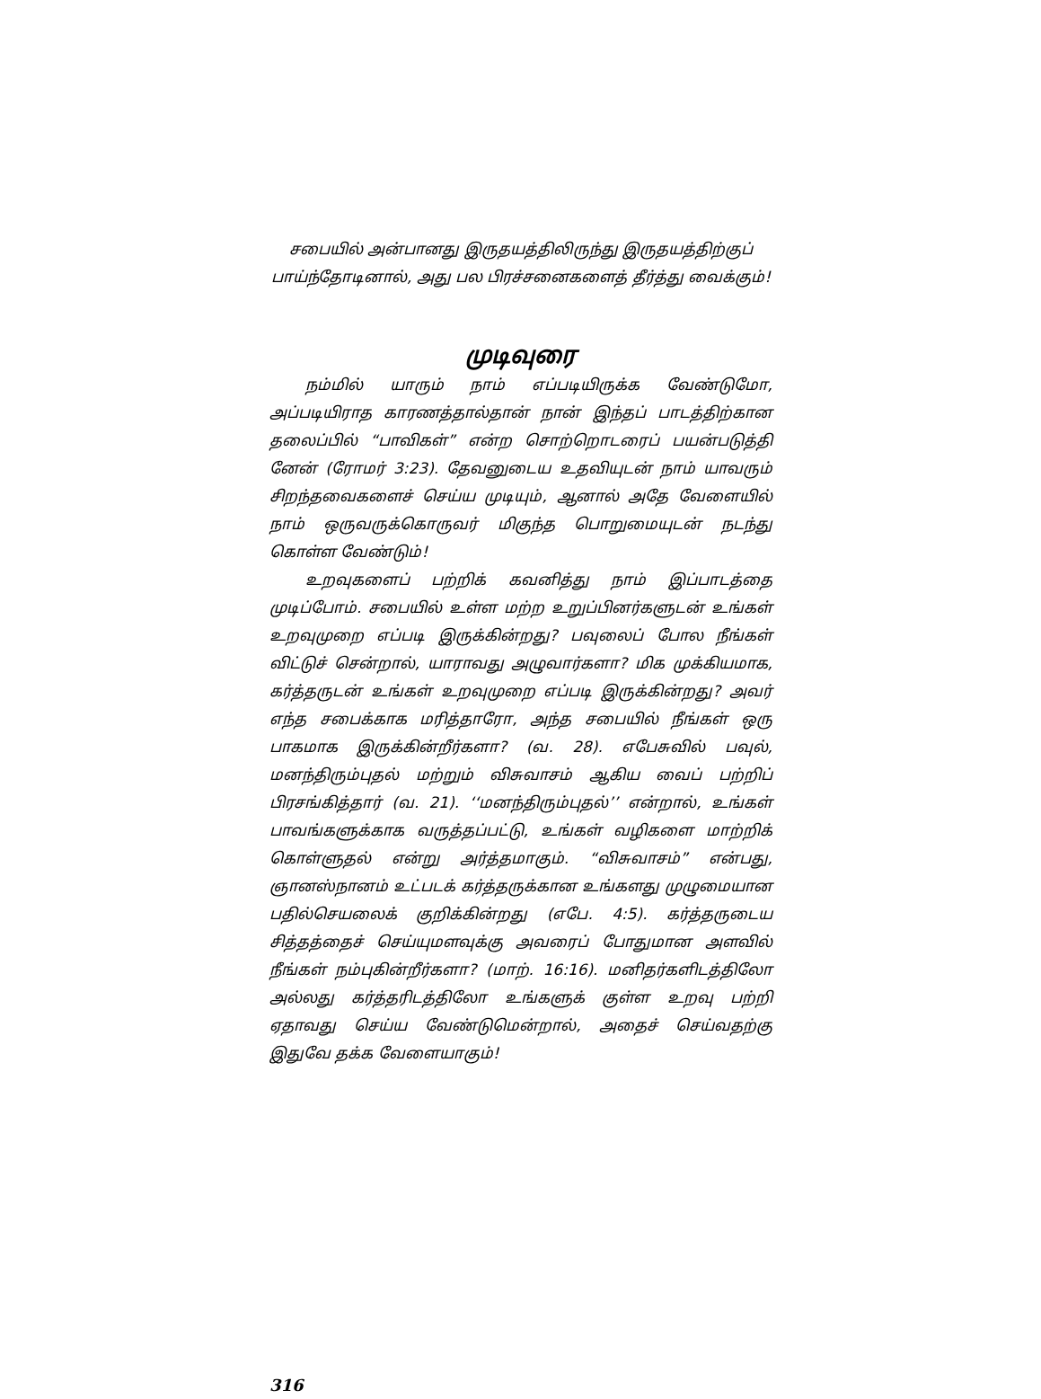சபையில் அன்பானது இருதயத்திலிருந்து இருதயத்திற்குப் பாய்ந்தோடினால், அது பல பிரச்சனைகளைத் தீர்த்து வைக்கும்!
முடிவுரை
நம்மில் யாரும் நாம் எப்படியிருக்க வேண்டுமோ, அப்படியிராத காரணத்தால்தான் நான் இந்தப் பாடத்திற்கான தலைப்பில் “பாவிகள்” என்ற சொற்றொடரைப் பயன்படுத்தி னேன் (ரோமர் 3:23). தேவனுடைய உதவியுடன் நாம் யாவரும் சிறந்தவைகளைச் செய்ய முடியும், ஆனால் அதே வேளையில் நாம் ஒருவருக்கொருவர் மிகுந்த பொறுமையுடன் நடந்து கொள்ள வேண்டும்!
உறவுகளைப் பற்றிக் கவனித்து நாம் இப்பாடத்தை முடிப்போம். சபையில் உள்ள மற்ற உறுப்பினர்களுடன் உங்கள் உறவுமுறை எப்படி இருக்கின்றது? பவுலைப் போல நீங்கள் விட்டுச் சென்றால், யாராவது அழுவார்களா? மிக முக்கியமாக, கர்த்தருடன் உங்கள் உறவுமுறை எப்படி இருக்கின்றது? அவர் எந்த சபைக்காக மரித்தாரோ, அந்த சபையில் நீங்கள் ஒரு பாகமாக இருக்கின்றீர்களா? (வ. 28). எபேசுவில் பவுல், மனந்திரும்புதல் மற்றும் விசுவாசம் ஆகிய வைப் பற்றிப் பிரசங்கித்தார் (வ. 21). ‘‘மனந்திரும்புதல்’’ என்றால், உங்கள் பாவங்களுக்காக வருத்தப்பட்டு, உங்கள் வழிகளை மாற்றிக் கொள்ளுதல் என்று அர்த்தமாகும். “விசுவாசம்” என்பது, ஞானஸ்நானம் உட்படக் கர்த்தருக்கான உங்களது முழுமையான பதில்செயலைக் குறிக்கின்றது (எபே. 4:5). கர்த்தருடைய சித்தத்தைச் செய்யுமளவுக்கு அவரைப் போதுமான அளவில் நீங்கள் நம்புகின்றீர்களா? (மாற். 16:16). மனிதர்களிடத்திலோ அல்லது கர்த்தரிடத்திலோ உங்களுக் குள்ள உறவு பற்றி ஏதாவது செய்ய வேண்டுமென்றால், அதைச் செய்வதற்கு இதுவே தக்க வேளையாகும்!
316